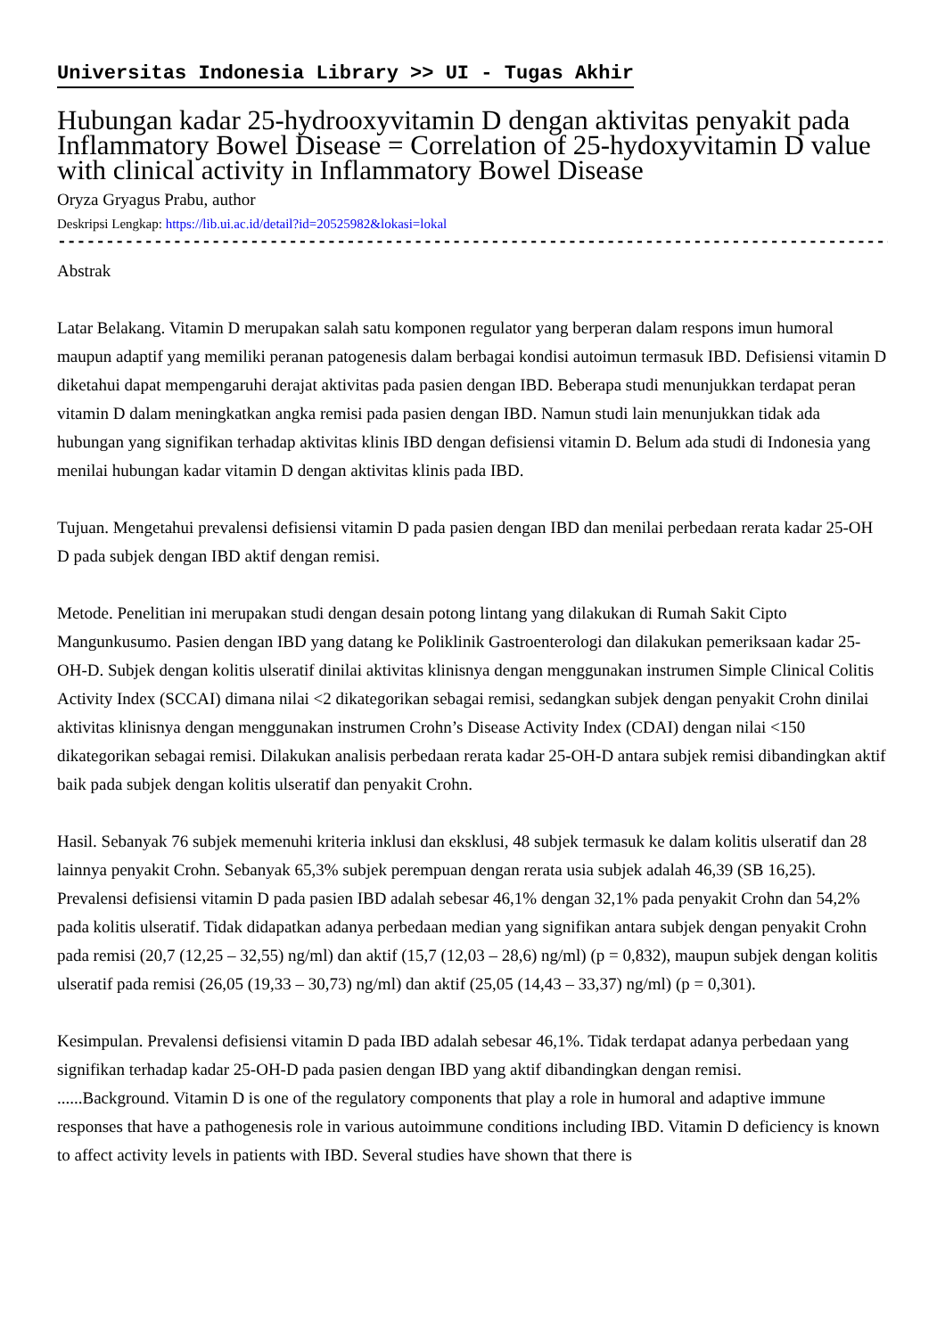Universitas Indonesia Library >> UI - Tugas Akhir
Hubungan kadar 25-hydrooxyvitamin D dengan aktivitas penyakit pada Inflammatory Bowel Disease = Correlation of 25-hydoxyvitamin D value with clinical activity in Inflammatory Bowel Disease
Oryza Gryagus Prabu, author
Deskripsi Lengkap: https://lib.ui.ac.id/detail?id=20525982&lokasi=lokal
------------------------------------------------------------------------------------------
Abstrak
Latar Belakang. Vitamin D merupakan salah satu komponen regulator yang berperan dalam respons imun humoral maupun adaptif yang memiliki peranan patogenesis dalam berbagai kondisi autoimun termasuk IBD. Defisiensi vitamin D diketahui dapat mempengaruhi derajat aktivitas pada pasien dengan IBD. Beberapa studi menunjukkan terdapat peran vitamin D dalam meningkatkan angka remisi pada pasien dengan IBD. Namun studi lain menunjukkan tidak ada hubungan yang signifikan terhadap aktivitas klinis IBD dengan defisiensi vitamin D. Belum ada studi di Indonesia yang menilai hubungan kadar vitamin D dengan aktivitas klinis pada IBD.
Tujuan. Mengetahui prevalensi defisiensi vitamin D pada pasien dengan IBD dan menilai perbedaan rerata kadar 25-OH D pada subjek dengan IBD aktif dengan remisi.
Metode. Penelitian ini merupakan studi dengan desain potong lintang yang dilakukan di Rumah Sakit Cipto Mangunkusumo. Pasien dengan IBD yang datang ke Poliklinik Gastroenterologi dan dilakukan pemeriksaan kadar 25-OH-D. Subjek dengan kolitis ulseratif dinilai aktivitas klinisnya dengan menggunakan instrumen Simple Clinical Colitis Activity Index (SCCAI) dimana nilai <2 dikategorikan sebagai remisi, sedangkan subjek dengan penyakit Crohn dinilai aktivitas klinisnya dengan menggunakan instrumen Crohn’s Disease Activity Index (CDAI) dengan nilai <150 dikategorikan sebagai remisi. Dilakukan analisis perbedaan rerata kadar 25-OH-D antara subjek remisi dibandingkan aktif baik pada subjek dengan kolitis ulseratif dan penyakit Crohn.
Hasil. Sebanyak 76 subjek memenuhi kriteria inklusi dan eksklusi, 48 subjek termasuk ke dalam kolitis ulseratif dan 28 lainnya penyakit Crohn. Sebanyak 65,3% subjek perempuan dengan rerata usia subjek adalah 46,39 (SB 16,25). Prevalensi defisiensi vitamin D pada pasien IBD adalah sebesar 46,1% dengan 32,1% pada penyakit Crohn dan 54,2% pada kolitis ulseratif. Tidak didapatkan adanya perbedaan median yang signifikan antara subjek dengan penyakit Crohn pada remisi (20,7 (12,25 – 32,55) ng/ml) dan aktif (15,7 (12,03 – 28,6) ng/ml) (p = 0,832), maupun subjek dengan kolitis ulseratif pada remisi (26,05 (19,33 – 30,73) ng/ml) dan aktif (25,05 (14,43 – 33,37) ng/ml) (p = 0,301).
Kesimpulan. Prevalensi defisiensi vitamin D pada IBD adalah sebesar 46,1%. Tidak terdapat adanya perbedaan yang signifikan terhadap kadar 25-OH-D pada pasien dengan IBD yang aktif dibandingkan dengan remisi.
......Background. Vitamin D is one of the regulatory components that play a role in humoral and adaptive immune responses that have a pathogenesis role in various autoimmune conditions including IBD. Vitamin D deficiency is known to affect activity levels in patients with IBD. Several studies have shown that there is